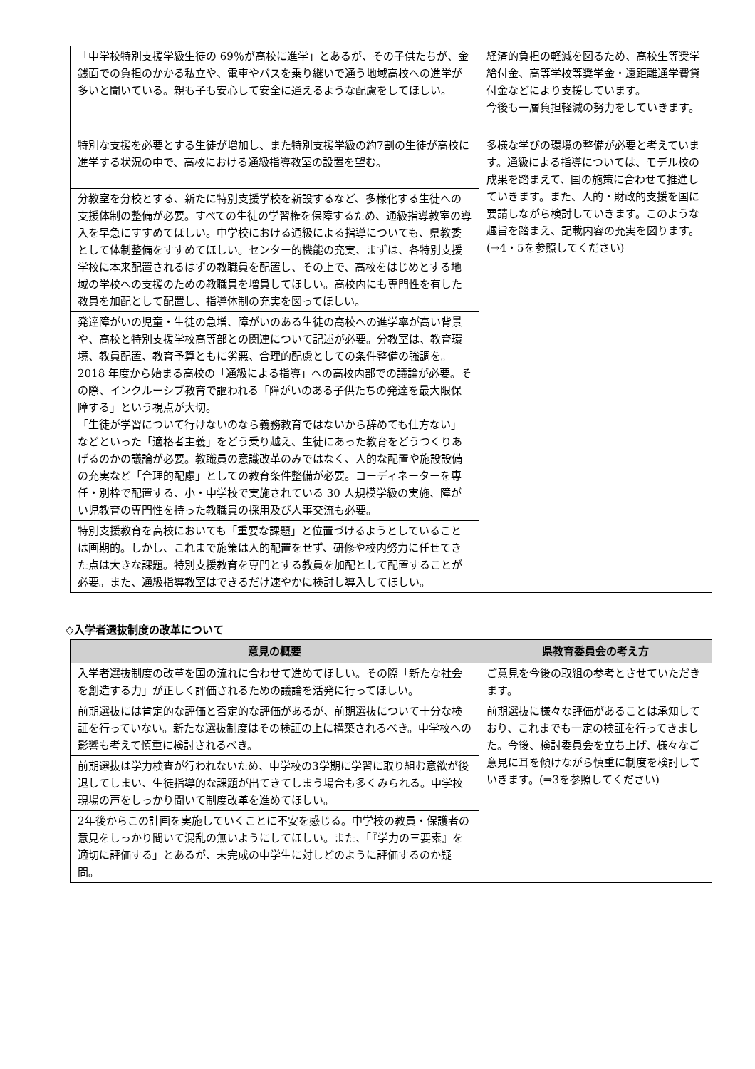| 「中学校特別支援学級生徒の 69％が高校に進学」とあるが、その子供たちが、金銭面での負担のかかる私立や、電車やバスを乗り継いで通う地域高校への進学が多いと聞いている。親も子も安心して安全に通えるような配慮をしてほしい。 | 経済的負担の軽減を図るため、高校生等奨学給付金、高等学校等奨学金・遠距離通学費貸付金などにより支援しています。 今後も一層負担軽減の努力をしていきます。 |
| 特別な支援を必要とする生徒が増加し、また特別支援学級の約7割の生徒が高校に進学する状況の中で、高校における通級指導教室の設置を望む。 | 多様な学びの環境の整備が必要と考えています。通級による指導については、モデル校の成果を踏まえて、国の施策に合わせて推進していきます。また、人的・財政的支援を国に要請しながら検討していきます。このような趣旨を踏まえ、記載内容の充実を図ります。(⇒4・5を参照してください) |
| 分教室を分校とする、新たに特別支援学校を新設するなど、多様化する生徒への支援体制の整備が必要。すべての生徒の学習権を保障するため、通級指導教室の導入を早急にすすめてほしい。中学校における通級による指導についても、県教委として体制整備をすすめてほしい。センター的機能の充実、まずは、各特別支援学校に本来配置されるはずの教職員を配置し、その上で、高校をはじめとする地域の学校への支援のための教職員を増員してほしい。高校内にも専門性を有した教員を加配として配置し、指導体制の充実を図ってほしい。 | |
| 発達障がいの児童・生徒の急増、障がいのある生徒の高校への進学率が高い背景や、高校と特別支援学校高等部との関連について記述が必要。分教室は、教育環境、教員配置、教育予算ともに劣悪、合理的配慮としての条件整備の強調を。2018 年度から始まる高校の「通級による指導」への高校内部での議論が必要。その際、インクルーシブ教育で謳われる「障がいのある子供たちの発達を最大限保障する」という視点が大切。 「生徒が学習について行けないのなら義務教育ではないから辞めても仕方ない」などといった「適格者主義」をどう乗り越え、生徒にあった教育をどうつくりあげるのかの議論が必要。教職員の意識改革のみではなく、人的な配置や施設設備の充実など「合理的配慮」としての教育条件整備が必要。コーディネーターを専任・別枠で配置する、小・中学校で実施されている 30 人規模学級の実施、障がい児教育の専門性を持った教職員の採用及び人事交流も必要。 | |
| 特別支援教育を高校においても「重要な課題」と位置づけるようとしていることは画期的。しかし、これまで施策は人的配置をせず、研修や校内努力に任せてきた点は大きな課題。特別支援教育を専門とする教員を加配として配置することが必要。また、通級指導教室はできるだけ速やかに検討し導入してほしい。 | |
◇入学者選抜制度の改革について
| 意見の概要 | 県教育委員会の考え方 |
| --- | --- |
| 入学者選抜制度の改革を国の流れに合わせて進めてほしい。その際「新たな社会を創造する力」が正しく評価されるための議論を活発に行ってほしい。 | ご意見を今後の取組の参考とさせていただきます。 |
| 前期選抜には肯定的な評価と否定的な評価があるが、前期選抜について十分な検証を行っていない。新たな選抜制度はその検証の上に構築されるべき。中学校への影響も考えて慎重に検討されるべき。 | 前期選抜に様々な評価があることは承知しており、これまでも一定の検証を行ってきました。今後、検討委員会を立ち上げ、様々なご意見に耳を傾けながら慎重に制度を検討していきます。(⇒3を参照してください) |
| 前期選抜は学力検査が行われないため、中学校の3学期に学習に取り組む意欲が後退してしまい、生徒指導的な課題が出てきてしまう場合も多くみられる。中学校現場の声をしっかり聞いて制度改革を進めてほしい。 | |
| 2年後からこの計画を実施していくことに不安を感じる。中学校の教員・保護者の意見をしっかり聞いて混乱の無いようにしてほしい。また、「『学力の三要素』を適切に評価する」とあるが、未完成の中学生に対しどのように評価するのか疑問。 | |